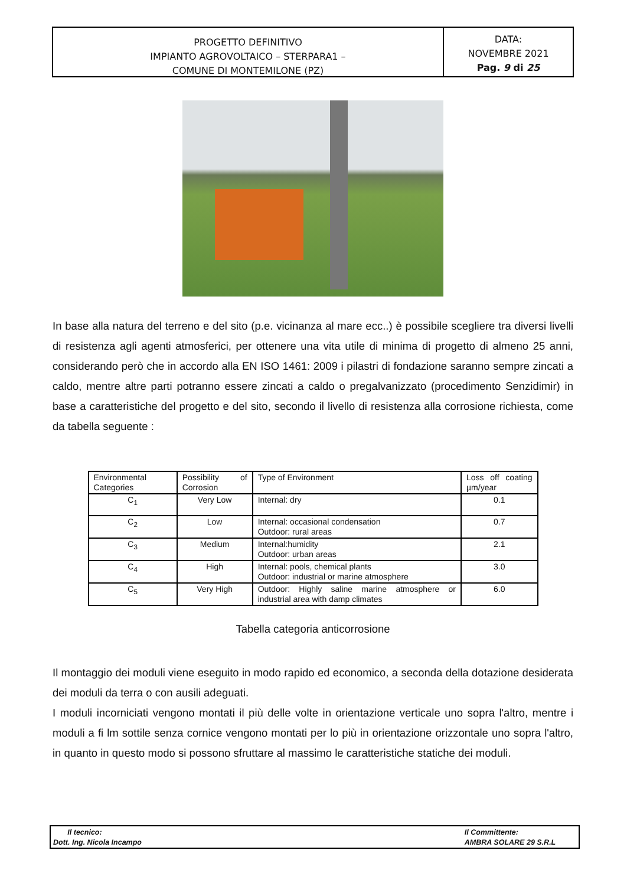PROGETTO DEFINITIVO
IMPIANTO AGROVOLTAICO – STERPARA1 –
COMUNE DI MONTEMILONE (PZ)
DATA:
NOVEMBRE 2021
Pag. 9 di 25
In base alla natura del terreno e del sito (p.e. vicinanza al mare ecc..) è possibile scegliere tra diversi livelli di resistenza agli agenti atmosferici, per ottenere una vita utile di minima di progetto di almeno 25 anni, considerando però che in accordo alla EN ISO 1461: 2009 i pilastri di fondazione saranno sempre zincati a caldo, mentre altre parti potranno essere zincati a caldo o pregalvanizzato (procedimento Senzidimir) in base a caratteristiche del progetto e del sito, secondo il livello di resistenza alla corrosione richiesta, come da tabella seguente :
| Environmental Categories | Possibility of Corrosion | Type of Environment | Loss off coating µm/year |
| --- | --- | --- | --- |
| C<sub>1</sub> | Very Low | Internal: dry | 0.1 |
| C<sub>2</sub> | Low | Internal: occasional condensation Outdoor: rural areas | 0.7 |
| C<sub>3</sub> | Medium | Internal:humidity Outdoor: urban areas | 2.1 |
| C<sub>4</sub> | High | Internal: pools, chemical plants Outdoor: industrial or marine atmosphere | 3.0 |
| C<sub>5</sub> | Very High | Outdoor: Highly saline marine atmosphere or industrial area with damp climates | 6.0 |
Tabella categoria anticorrosione
Il montaggio dei moduli viene eseguito in modo rapido ed economico, a seconda della dotazione desiderata dei moduli da terra o con ausili adeguati.
I moduli incorniciati vengono montati il più delle volte in orientazione verticale uno sopra l'altro, mentre i moduli a fi lm sottile senza cornice vengono montati per lo più in orientazione orizzontale uno sopra l'altro, in quanto in questo modo si possono sfruttare al massimo le caratteristiche statiche dei moduli.
Il tecnico:
Dott. Ing. Nicola Incampo
Il Committente:
AMBRA SOLARE 29 S.R.L